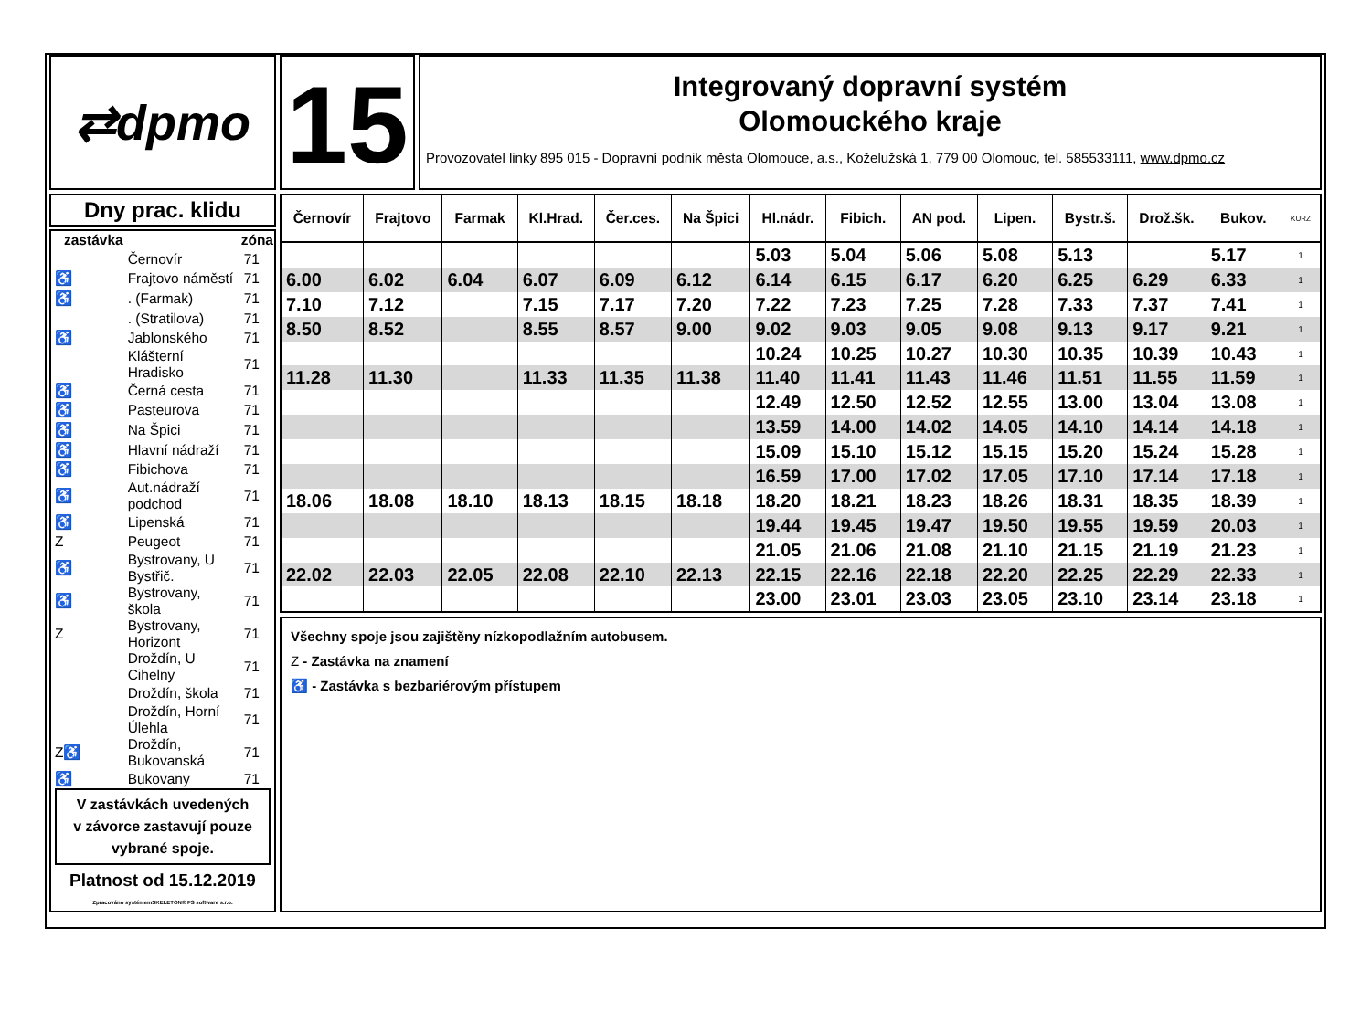⇄dpmo
15
Integrovaný dopravní systém
Olomouckého kraje
Provozovatel linky 895 015 - Dopravní podnik města Olomouce, a.s., Koželužská 1, 779 00 Olomouc, tel. 585533111, www.dpmo.cz
Dny prac. klidu
| zastávka | | zóna |
| --- | --- | --- |
| | Černovír | 71 |
| ♿ | Frajtovo náměstí | 71 |
| ♿ | . (Farmak) | 71 |
| | . (Stratilova) | 71 |
| ♿ | Jablonského | 71 |
| | Klášterní Hradisko | 71 |
| ♿ | Černá cesta | 71 |
| ♿ | Pasteurova | 71 |
| ♿ | Na Špici | 71 |
| ♿ | Hlavní nádraží | 71 |
| ♿ | Fibichova | 71 |
| ♿ | Aut.nádraží podchod | 71 |
| ♿ | Lipenská | 71 |
| Z | Peugeot | 71 |
| ♿ | Bystrovany, U Bystřič. | 71 |
| ♿ | Bystrovany, škola | 71 |
| Z | Bystrovany, Horizont | 71 |
| | Droždín, U Cihelny | 71 |
| | Droždín, škola | 71 |
| | Droždín, Horní Úlehla | 71 |
| Z♿ | Droždín, Bukovanská | 71 |
| ♿ | Bukovany | 71 |
V zastávkách uvedených
v závorce zastavují pouze
vybrané spoje.
Platnost od 15.12.2019
Zpracováno systémemSKELETON® FS software s.r.o.
| Černovír | Frajtovo | Farmak | Kl.Hrad. | Čer.ces. | Na Špici | Hl.nádr. | Fibich. | AN pod. | Lipen. | Bystr.š. | Drož.šk. | Bukov. | KURZ |
| --- | --- | --- | --- | --- | --- | --- | --- | --- | --- | --- | --- | --- | --- |
| | | | | | | 5.03 | 5.04 | 5.06 | 5.08 | 5.13 | | 5.17 | 1 |
| 6.00 | 6.02 | 6.04 | 6.07 | 6.09 | 6.12 | 6.14 | 6.15 | 6.17 | 6.20 | 6.25 | 6.29 | 6.33 | 1 |
| 7.10 | 7.12 | | 7.15 | 7.17 | 7.20 | 7.22 | 7.23 | 7.25 | 7.28 | 7.33 | 7.37 | 7.41 | 1 |
| 8.50 | 8.52 | | 8.55 | 8.57 | 9.00 | 9.02 | 9.03 | 9.05 | 9.08 | 9.13 | 9.17 | 9.21 | 1 |
| | | | | | | 10.24 | 10.25 | 10.27 | 10.30 | 10.35 | 10.39 | 10.43 | 1 |
| 11.28 | 11.30 | | 11.33 | 11.35 | 11.38 | 11.40 | 11.41 | 11.43 | 11.46 | 11.51 | 11.55 | 11.59 | 1 |
| | | | | | | 12.49 | 12.50 | 12.52 | 12.55 | 13.00 | 13.04 | 13.08 | 1 |
| | | | | | | 13.59 | 14.00 | 14.02 | 14.05 | 14.10 | 14.14 | 14.18 | 1 |
| | | | | | | 15.09 | 15.10 | 15.12 | 15.15 | 15.20 | 15.24 | 15.28 | 1 |
| | | | | | | 16.59 | 17.00 | 17.02 | 17.05 | 17.10 | 17.14 | 17.18 | 1 |
| 18.06 | 18.08 | 18.10 | 18.13 | 18.15 | 18.18 | 18.20 | 18.21 | 18.23 | 18.26 | 18.31 | 18.35 | 18.39 | 1 |
| | | | | | | 19.44 | 19.45 | 19.47 | 19.50 | 19.55 | 19.59 | 20.03 | 1 |
| | | | | | | 21.05 | 21.06 | 21.08 | 21.10 | 21.15 | 21.19 | 21.23 | 1 |
| 22.02 | 22.03 | 22.05 | 22.08 | 22.10 | 22.13 | 22.15 | 22.16 | 22.18 | 22.20 | 22.25 | 22.29 | 22.33 | 1 |
| | | | | | | 23.00 | 23.01 | 23.03 | 23.05 | 23.10 | 23.14 | 23.18 | 1 |
Všechny spoje jsou zajištěny nízkopodlažním autobusem.
Z - Zastávka na znamení
♿ - Zastávka s bezbariérovým přístupem